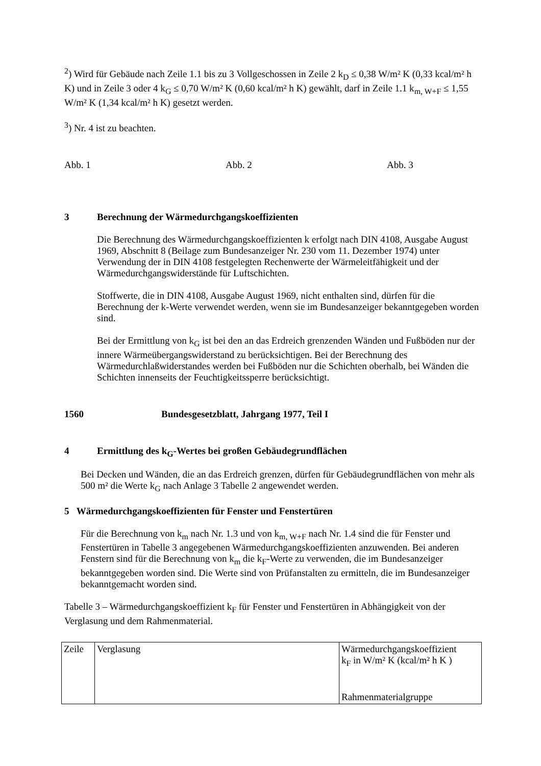<sup>2</sup>) Wird für Gebäude nach Zeile 1.1 bis zu 3 Vollgeschossen in Zeile 2 k<sub>D</sub> ≤ 0,38 W/m² K (0,33 kcal/m² h K) und in Zeile 3 oder 4 k<sub>G</sub> ≤ 0,70 W/m² K (0,60 kcal/m² h K) gewählt, darf in Zeile 1.1 k<sub>m, W+F</sub> ≤ 1,55 W/m² K (1,34 kcal/m² h K) gesetzt werden.
<sup>3</sup>) Nr. 4 ist zu beachten.
Abb. 1 Abb. 2 Abb. 3
3 Berechnung der Wärmedurchgangskoeffizienten
Die Berechnung des Wärmedurchgangskoeffizienten k erfolgt nach DIN 4108, Ausgabe August 1969, Abschnitt 8 (Beilage zum Bundesanzeiger Nr. 230 vom 11. Dezember 1974) unter Verwendung der in DIN 4108 festgelegten Rechenwerte der Wärmeleitfähigkeit und der Wärmedurchgangswiderstände für Luftschichten.
Stoffwerte, die in DIN 4108, Ausgabe August 1969, nicht enthalten sind, dürfen für die Berechnung der k-Werte verwendet werden, wenn sie im Bundesanzeiger bekanntgegeben worden sind.
Bei der Ermittlung von k<sub>G</sub> ist bei den an das Erdreich grenzenden Wänden und Fußböden nur der innere Wärmeübergangswiderstand zu berücksichtigen. Bei der Berechnung des Wärmedurchlaßwiderstandes werden bei Fußböden nur die Schichten oberhalb, bei Wänden die Schichten innenseits der Feuchtigkeitssperre berücksichtigt.
1560 Bundesgesetzblatt, Jahrgang 1977, Teil I
4 Ermittlung des k<sub>G</sub>-Wertes bei großen Gebäudegrundflächen
Bei Decken und Wänden, die an das Erdreich grenzen, dürfen für Gebäudegrundflächen von mehr als 500 m² die Werte k<sub>G</sub> nach Anlage 3 Tabelle 2 angewendet werden.
5 Wärmedurchgangskoeffizienten für Fenster und Fenstertüren
Für die Berechnung von k<sub>m</sub> nach Nr. 1.3 und von k<sub>m, W+F</sub> nach Nr. 1.4 sind die für Fenster und Fenstertüren in Tabelle 3 angegebenen Wärmedurchgangskoeffizienten anzuwenden. Bei anderen Fenstern sind für die Berechnung von k<sub>m</sub> die k<sub>F</sub>-Werte zu verwenden, die im Bundesanzeiger bekanntgegeben worden sind. Die Werte sind von Prüfanstalten zu ermitteln, die im Bundesanzeiger bekanntgemacht worden sind.
Tabelle 3 – Wärmedurchgangskoeffizient k<sub>F</sub> für Fenster und Fenstertüren in Abhängigkeit von der Verglasung und dem Rahmenmaterial.
| Zeile | Verglasung | Wärmedurchgangskoeffizient k<sub>F</sub> in W/m² K (kcal/m² h K ) Rahmenmaterialgruppe |